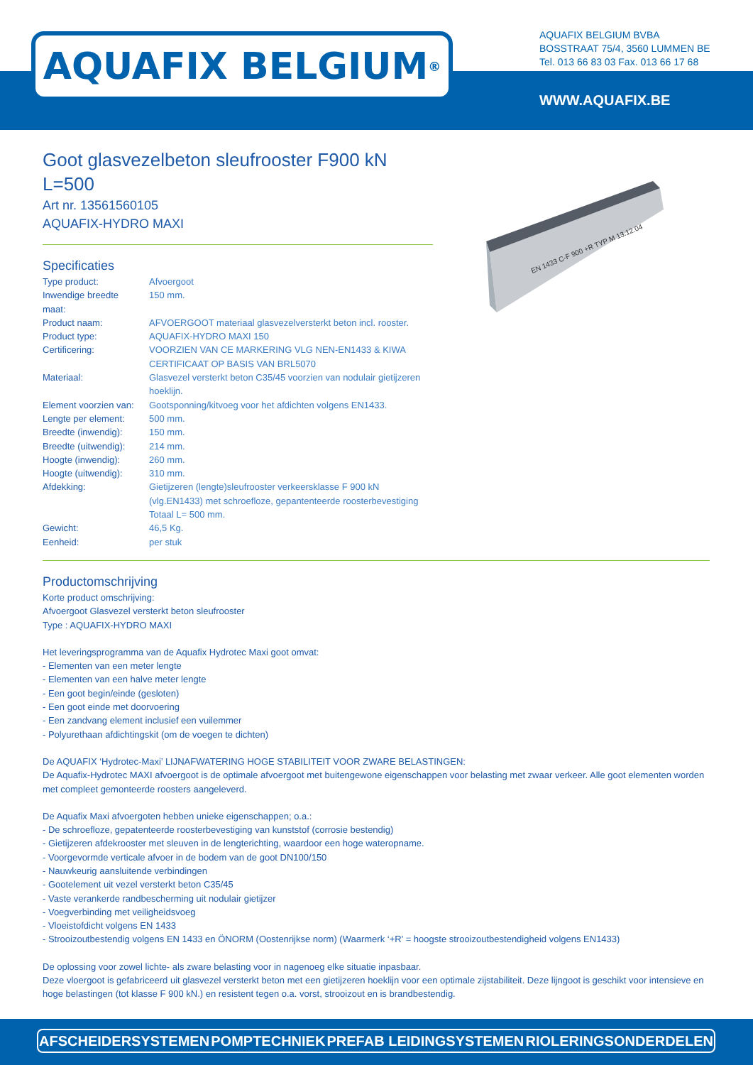AQUAFIX BELGIUM<sup>®</sup>
AQUAFIX BELGIUM BVBA
BOSSTRAAT 75/4, 3560 LUMMEN BE
Tel. 013 66 83 03 Fax. 013 66 17 68
WWW.AQUAFIX.BE
EN 1433 C-F 900 +R TYP M 13.12.04
Goot glasvezelbeton sleufrooster F900 kN L=500
Art nr. 13561560105
AQUAFIX-HYDRO MAXI
Specificaties
| Type product: | Afvoergoot |
| Inwendige breedte maat: | 150 mm. |
| Product naam: | AFVOERGOOT materiaal glasvezelversterkt beton incl. rooster. |
| Product type: | AQUAFIX-HYDRO MAXI 150 |
| Certificering: | VOORZIEN VAN CE MARKERING VLG NEN-EN1433 & KIWA CERTIFICAAT OP BASIS VAN BRL5070 |
| Materiaal: | Glasvezel versterkt beton C35/45 voorzien van nodulair gietijzeren hoeklijn. |
| Element voorzien van: | Gootsponning/kitvoeg voor het afdichten volgens EN1433. |
| Lengte per element: | 500 mm. |
| Breedte (inwendig): | 150 mm. |
| Breedte (uitwendig): | 214 mm. |
| Hoogte (inwendig): | 260 mm. |
| Hoogte (uitwendig): | 310 mm. |
| Afdekking: | Gietijzeren (lengte)sleufrooster verkeersklasse F 900 kN (vlg.EN1433) met schroefloze, gepantenteerde roosterbevestiging Totaal L= 500 mm. |
| Gewicht: | 46,5 Kg. |
| Eenheid: | per stuk |
Productomschrijving
Korte product omschrijving:
Afvoergoot Glasvezel versterkt beton sleufrooster
Type : AQUAFIX-HYDRO MAXI
Het leveringsprogramma van de Aquafix Hydrotec Maxi goot omvat:
- Elementen van een meter lengte
- Elementen van een halve meter lengte
- Een goot begin/einde (gesloten)
- Een goot einde met doorvoering
- Een zandvang element inclusief een vuilemmer
- Polyurethaan afdichtingskit (om de voegen te dichten)
De AQUAFIX ‘Hydrotec-Maxi’ LIJNAFWATERING HOGE STABILITEIT VOOR ZWARE BELASTINGEN:
De Aquafix-Hydrotec MAXI afvoergoot is de optimale afvoergoot met buitengewone eigenschappen voor belasting met zwaar verkeer. Alle goot elementen worden met compleet gemonteerde roosters aangeleverd.
De Aquafix Maxi afvoergoten hebben unieke eigenschappen; o.a.:
- De schroefloze, gepatenteerde roosterbevestiging van kunststof (corrosie bestendig)
- Gietijzeren afdekrooster met sleuven in de lengterichting, waardoor een hoge wateropname.
- Voorgevormde verticale afvoer in de bodem van de goot DN100/150
- Nauwkeurig aansluitende verbindingen
- Gootelement uit vezel versterkt beton C35/45
- Vaste verankerde randbescherming uit nodulair gietijzer
- Voegverbinding met veiligheidsvoeg
- Vloeistofdicht volgens EN 1433
- Strooizoutbestendig volgens EN 1433 en ÖNORM (Oostenrijkse norm) (Waarmerk ‘+R’ = hoogste strooizoutbestendigheid volgens EN1433)
De oplossing voor zowel lichte- als zware belasting voor in nagenoeg elke situatie inpasbaar.
Deze vloergoot is gefabriceerd uit glasvezel versterkt beton met een gietijzeren hoeklijn voor een optimale zijstabiliteit. Deze lijngoot is geschikt voor intensieve en hoge belastingen (tot klasse F 900 kN.) en resistent tegen o.a. vorst, strooizout en is brandbestendig.
AFSCHEIDERSYSTEMEN POMPTECHNIEK PREFAB LEIDINGSYSTEMEN RIOLERINGSONDERDELEN